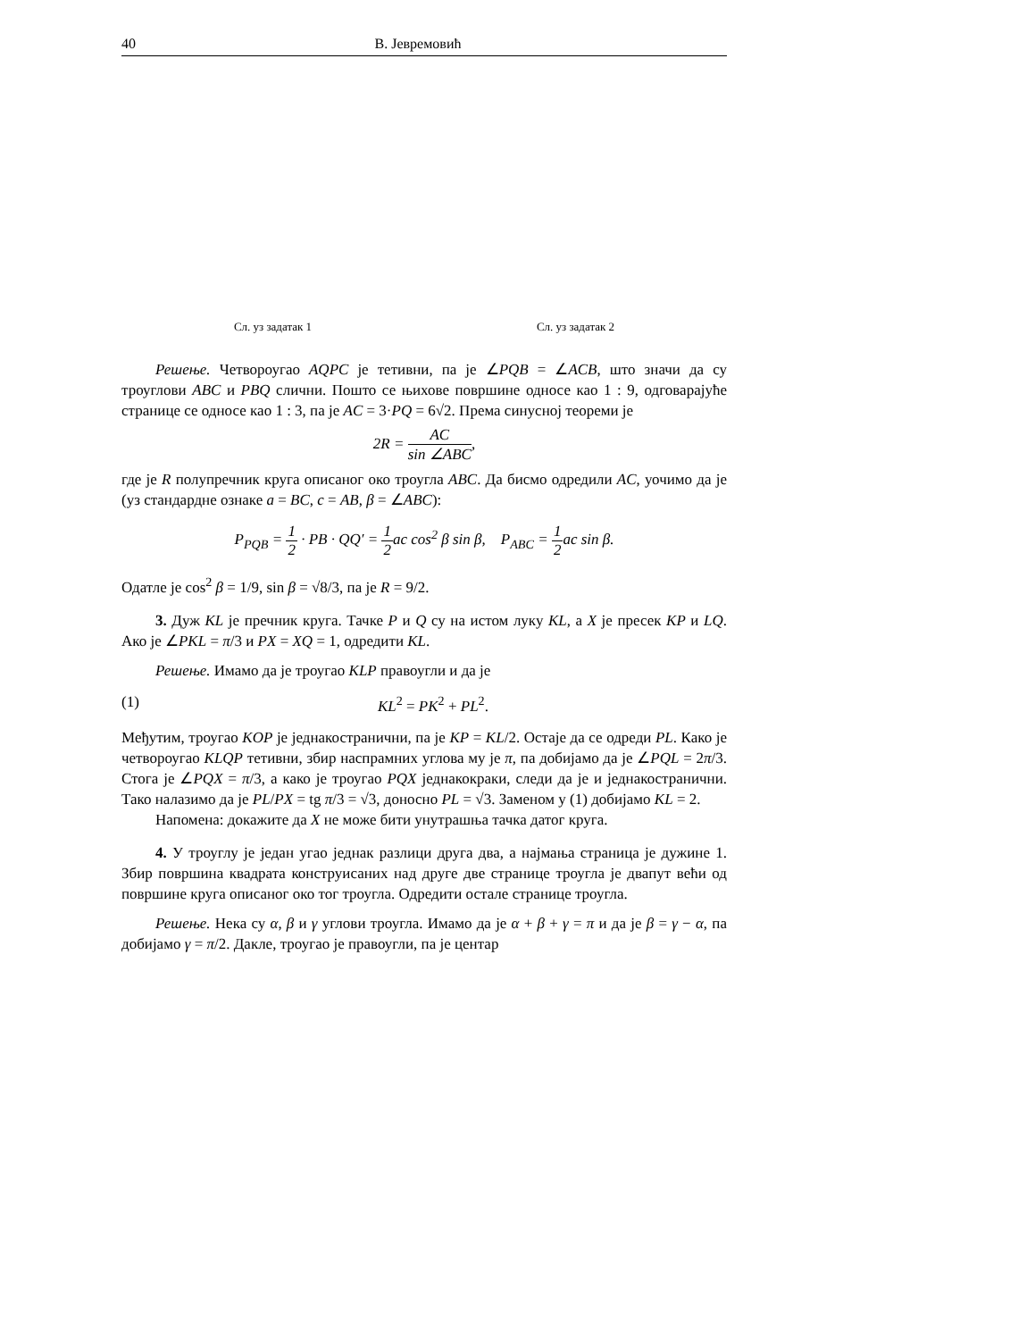40 В. Јевремовић
Сл. уз задатак 1 Сл. уз задатак 2
Решење. Четвороугао AQPC је тетивни, па је ∠PQB = ∠ACB, што значи да су троуглови ABC и PBQ слични. Пошто се њихове површине односе као 1 : 9, одговарајуће странице се односе као 1 : 3, па је AC = 3·PQ = 6√2. Према синусној теореми је
2R = AC sin ∠ABC,
где је R полупречник круга описаног око троугла ABC. Да бисмо одредили AC, уочимо да је (уз стандардне ознаке a = BC, c = AB, β = ∠ABC):
P<sub>PQB</sub> = 1 2 · PB · QQ′ = 1 2ac cos<sup>2</sup> β sin β, P<sub>ABC</sub> = 1 2ac sin β.
Одатле је cos<sup>2</sup> β = 1/9, sin β = √8/3, па је R = 9/2.
3. Дуж KL је пречник круга. Тачке P и Q су на истом луку KL, а X је пресек KP и LQ. Ако је ∠PKL = π/3 и PX = XQ = 1, одредити KL.
Решење. Имамо да је троугао KLP правоугли и да је
(1) KL<sup>2</sup> = PK<sup>2</sup> + PL<sup>2</sup>.
Међутим, троугао KOP је једнакостранични, па је KP = KL/2. Остаје да се одреди PL. Како је четвороугао KLQP тетивни, збир наспрамних углова му је π, па добијамо да је ∠PQL = 2π/3. Стога је ∠PQX = π/3, а како је троугао PQX једнакокраки, следи да је и једнакостранични. Тако налазимо да је PL/PX = tg π/3 = √3, доносно PL = √3. Заменом у (1) добијамо KL = 2.
Напомена: докажите да X не може бити унутрашња тачка датог круга.
4. У троуглу је један угао једнак разлици друга два, а најмања страница је дужине 1. Збир површина квадрата конструисаних над друге две странице троугла је двапут већи од површине круга описаног око тог троугла. Одредити остале странице троугла.
Решење. Нека су α, β и γ углови троугла. Имамо да је α + β + γ = π и да је β = γ − α, па добијамо γ = π/2. Дакле, троугао је правоугли, па је центар